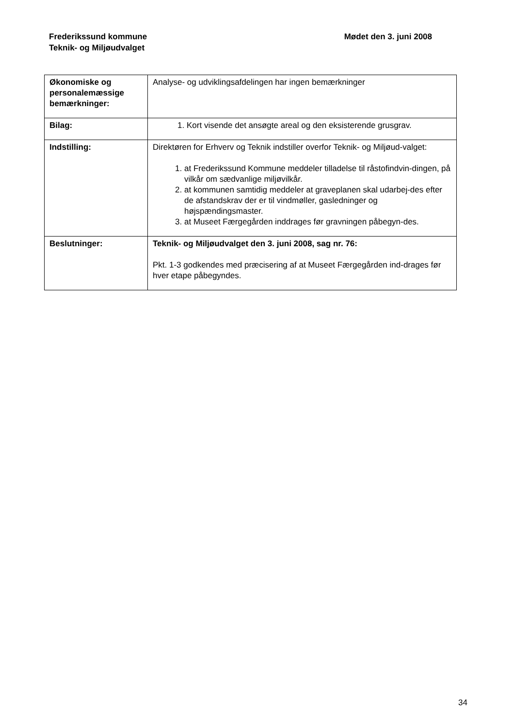Frederikssund kommune
Teknik- og Miljøudvalget
Mødet den 3. juni 2008
| Økonomiske og personalemæssige bemærkninger: | Analyse- og udviklingsafdelingen har ingen bemærkninger |
| Bilag: | 1. Kort visende det ansøgte areal og den eksisterende grusgrav. |
| Indstilling: | Direktøren for Erhverv og Teknik indstiller overfor Teknik- og Miljøud-valget: 1. at Frederikssund Kommune meddeler tilladelse til råstofindvin-dingen, på vilkår om sædvanlige miljøvilkår. 2. at kommunen samtidig meddeler at graveplanen skal udarbej-des efter de afstandskrav der er til vindmøller, gasledninger og højspændingsmaster. 3. at Museet Færgegården inddrages før gravningen påbegyn-des. |
| Beslutninger: | Teknik- og Miljøudvalget den 3. juni 2008, sag nr. 76: Pkt. 1-3 godkendes med præcisering af at Museet Færgegården ind-drages før hver etape påbegyndes. |
34